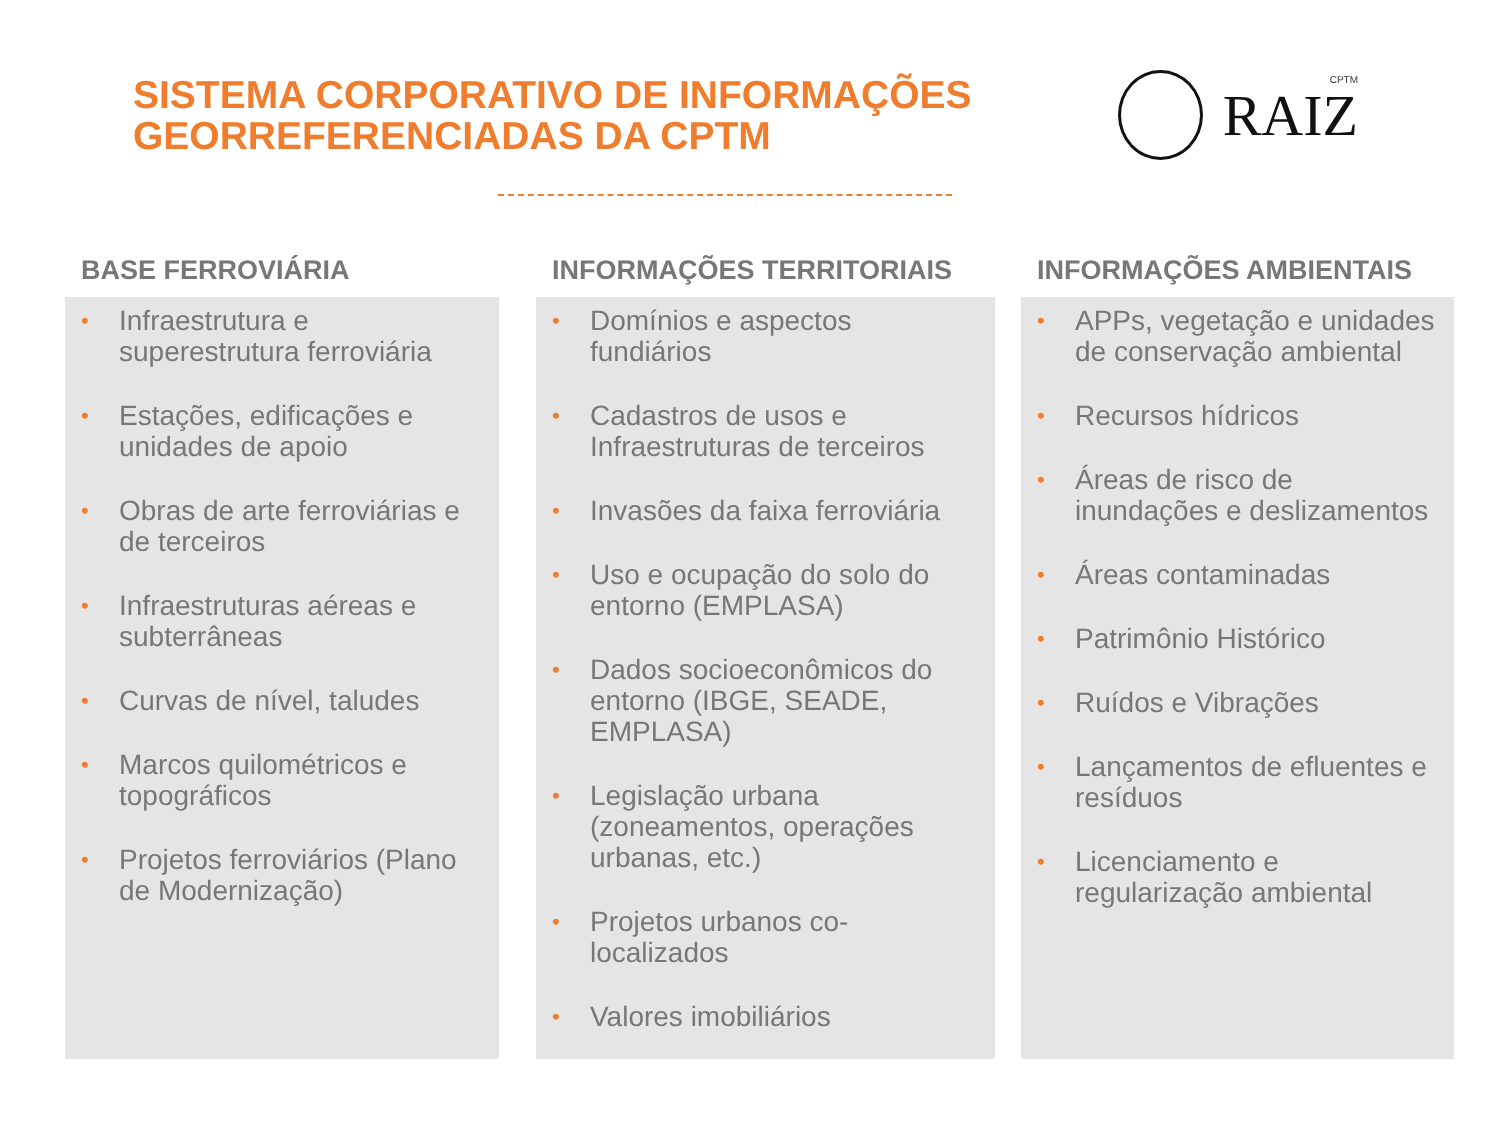SISTEMA CORPORATIVO DE INFORMAÇÕES
GEORREFERENCIADAS DA CPTM
RAIZ
CPTM
BASE FERROVIÁRIA
• Infraestrutura e superestrutura ferroviária
• Estações, edificações e unidades de apoio
• Obras de arte ferroviárias e de terceiros
• Infraestruturas aéreas e subterrâneas
• Curvas de nível, taludes
• Marcos quilométricos e topográficos
• Projetos ferroviários (Plano de Modernização)
INFORMAÇÕES TERRITORIAIS
• Domínios e aspectos fundiários
• Cadastros de usos e Infraestruturas de terceiros
• Invasões da faixa ferroviária
• Uso e ocupação do solo do entorno (EMPLASA)
• Dados socioeconômicos do entorno (IBGE, SEADE, EMPLASA)
• Legislação urbana (zoneamentos, operações urbanas, etc.)
• Projetos urbanos co-localizados
• Valores imobiliários
INFORMAÇÕES AMBIENTAIS
• APPs, vegetação e unidades de conservação ambiental
• Recursos hídricos
• Áreas de risco de inundações e deslizamentos
• Áreas contaminadas
• Patrimônio Histórico
• Ruídos e Vibrações
• Lançamentos de efluentes e resíduos
• Licenciamento e regularização ambiental